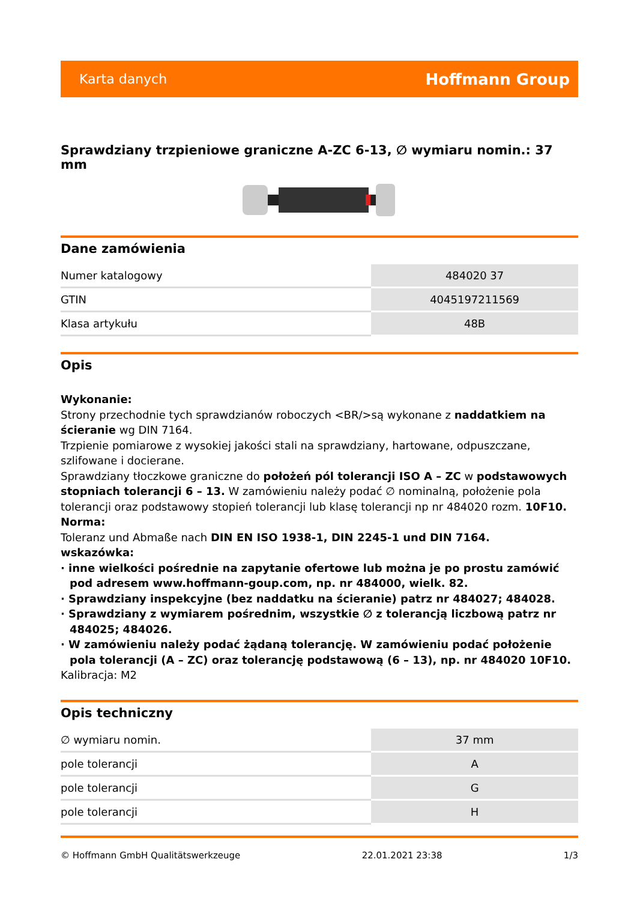Karta danych Hoffmann Group
Sprawdziany trzpieniowe graniczne A-ZC 6-13, ∅ wymiaru nomin.: 37 mm
Dane zamówienia
| Numer katalogowy | 484020 37 |
| GTIN | 4045197211569 |
| Klasa artykułu | 48B |
Opis
Wykonanie:
Strony przechodnie tych sprawdzianów roboczych <BR/>są wykonane z naddatkiem na ścieranie wg DIN 7164.
Trzpienie pomiarowe z wysokiej jakości stali na sprawdziany, hartowane, odpuszczane, szlifowane i docierane.
Sprawdziany tłoczkowe graniczne do położeń pól tolerancji ISO A – ZC w podstawowych stopniach tolerancji 6 – 13. W zamówieniu należy podać ∅ nominalną, położenie pola tolerancji oraz podstawowy stopień tolerancji lub klasę tolerancji np nr 484020 rozm. 10F10.
Norma:
Toleranz und Abmaße nach DIN EN ISO 1938-1, DIN 2245-1 und DIN 7164.
wskazówka:
· inne wielkości pośrednie na zapytanie ofertowe lub można je po prostu zamówić pod adresem www.hoffmann-goup.com, np. nr 484000, wielk. 82.
· Sprawdziany inspekcyjne (bez naddatku na ścieranie) patrz nr 484027; 484028.
· Sprawdziany z wymiarem pośrednim, wszystkie ∅ z tolerancją liczbową patrz nr 484025; 484026.
· W zamówieniu należy podać żądaną tolerancję. W zamówieniu podać położenie pola tolerancji (A – ZC) oraz tolerancję podstawową (6 – 13), np. nr 484020 10F10.
Kalibracja: M2
Opis techniczny
| ∅ wymiaru nomin. | 37 mm |
| pole tolerancji | A |
| pole tolerancji | G |
| pole tolerancji | H |
© Hoffmann GmbH Qualitätswerkzeuge 22.01.2021 23:38 1/3